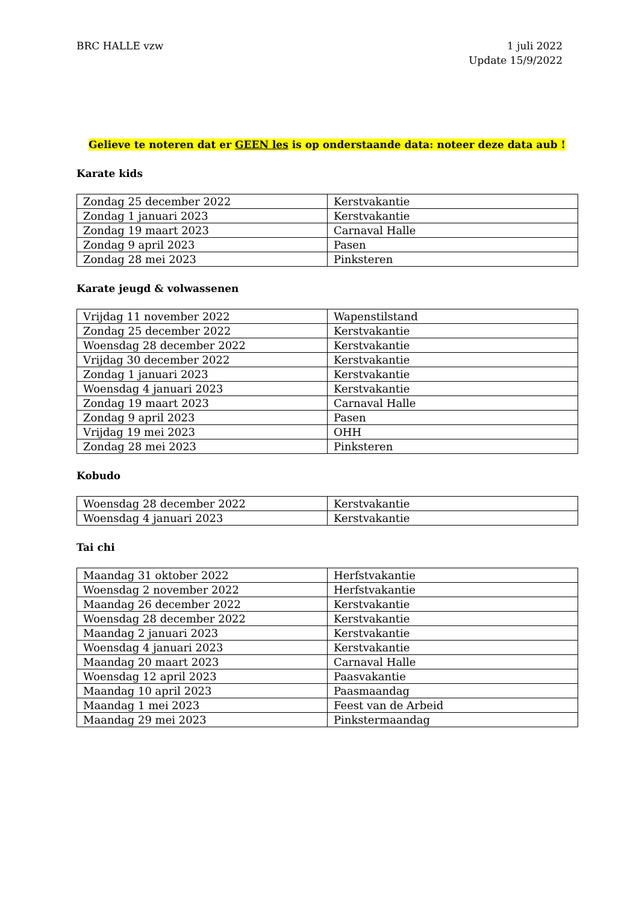BRC HALLE vzw 1 juli 2022
Update 15/9/2022
Gelieve te noteren dat er GEEN les is op onderstaande data: noteer deze data aub !
Karate kids
| Zondag 25 december 2022 | Kerstvakantie |
| Zondag 1 januari 2023 | Kerstvakantie |
| Zondag 19 maart 2023 | Carnaval Halle |
| Zondag 9 april 2023 | Pasen |
| Zondag 28 mei 2023 | Pinksteren |
Karate jeugd & volwassenen
| Vrijdag 11 november 2022 | Wapenstilstand |
| Zondag 25 december 2022 | Kerstvakantie |
| Woensdag 28 december 2022 | Kerstvakantie |
| Vrijdag 30 december 2022 | Kerstvakantie |
| Zondag 1 januari 2023 | Kerstvakantie |
| Woensdag 4 januari 2023 | Kerstvakantie |
| Zondag 19 maart 2023 | Carnaval Halle |
| Zondag 9 april 2023 | Pasen |
| Vrijdag 19 mei 2023 | OHH |
| Zondag 28 mei 2023 | Pinksteren |
Kobudo
| Woensdag 28 december 2022 | Kerstvakantie |
| Woensdag 4 januari 2023 | Kerstvakantie |
Tai chi
| Maandag 31 oktober 2022 | Herfstvakantie |
| Woensdag 2 november 2022 | Herfstvakantie |
| Maandag 26 december 2022 | Kerstvakantie |
| Woensdag 28 december 2022 | Kerstvakantie |
| Maandag 2 januari 2023 | Kerstvakantie |
| Woensdag 4 januari 2023 | Kerstvakantie |
| Maandag 20 maart 2023 | Carnaval Halle |
| Woensdag 12 april 2023 | Paasvakantie |
| Maandag 10 april 2023 | Paasmaandag |
| Maandag 1 mei 2023 | Feest van de Arbeid |
| Maandag 29 mei 2023 | Pinkstermaandag |